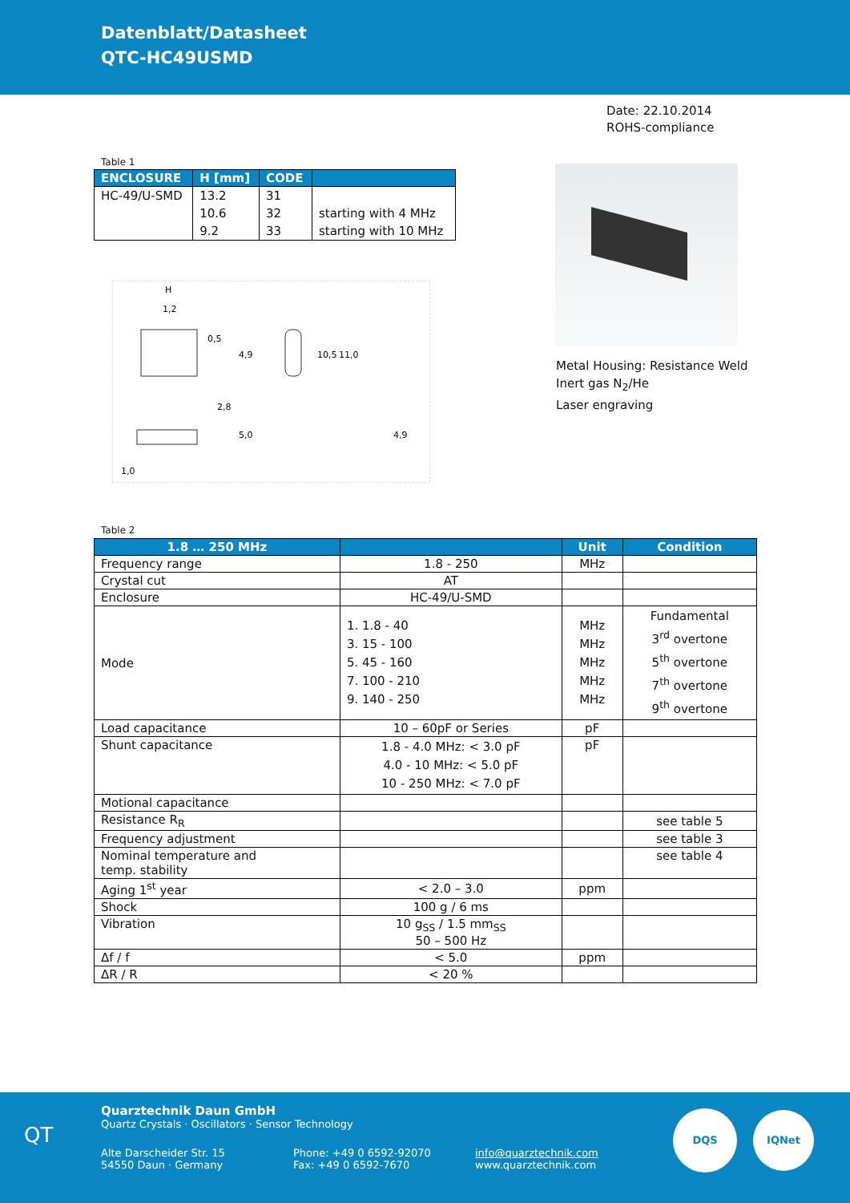Datenblatt/Datasheet
QTC-HC49USMD
Date: 22.10.2014
ROHS-compliance
Table 1
| ENCLOSURE | H [mm] | CODE | |
| --- | --- | --- | --- |
| HC-49/U-SMD | 13.2 | 31 | |
| | 10.6 | 32 | starting with 4 MHz |
| | 9.2 | 33 | starting with 10 MHz |
H
1,2
0,5
4,9
10,5
11,0
2,8
5,0
1,0
4,9
Metal Housing: Resistance Weld
Inert gas N<sub>2</sub>/He
Laser engraving
Table 2
| 1.8 … 250 MHz | | Unit | Condition |
| --- | --- | --- | --- |
| Frequency range | 1.8 - 250 | MHz | |
| Crystal cut | AT | | |
| Enclosure | HC-49/U-SMD | | |
| Mode | 1. 1.8 - 40 3. 15 - 100 5. 45 - 160 7. 100 - 210 9. 140 - 250 | MHz MHz MHz MHz MHz | Fundamental 3<sup>rd</sup> overtone 5<sup>th</sup> overtone 7<sup>th</sup> overtone 9<sup>th</sup> overtone |
| Load capacitance | 10 – 60pF or Series | pF | |
| Shunt capacitance | 1.8 - 4.0 MHz: < 3.0 pF 4.0 - 10 MHz: < 5.0 pF 10 - 250 MHz: < 7.0 pF | pF | |
| Motional capacitance | | | |
| Resistance R<sub>R</sub> | | | see table 5 |
| Frequency adjustment | | | see table 3 |
| Nominal temperature and temp. stability | | | see table 4 |
| Aging 1<sup>st</sup> year | < 2.0 – 3.0 | ppm | |
| Shock | 100 g / 6 ms | | |
| Vibration | 10 g<sub>SS</sub> / 1.5 mm<sub>SS</sub> 50 – 500 Hz | | |
| Δf / f | < 5.0 | ppm | |
| ΔR / R | < 20 % | | |
QT
Quarztechnik Daun GmbH
Quartz Crystals · Oscillators · Sensor Technology
Alte Darscheider Str. 15
54550 Daun · Germany
Phone: +49 0 6592-92070
Fax: +49 0 6592-7670
info@quarztechnik.com
www.quarztechnik.com
DQS IQNet